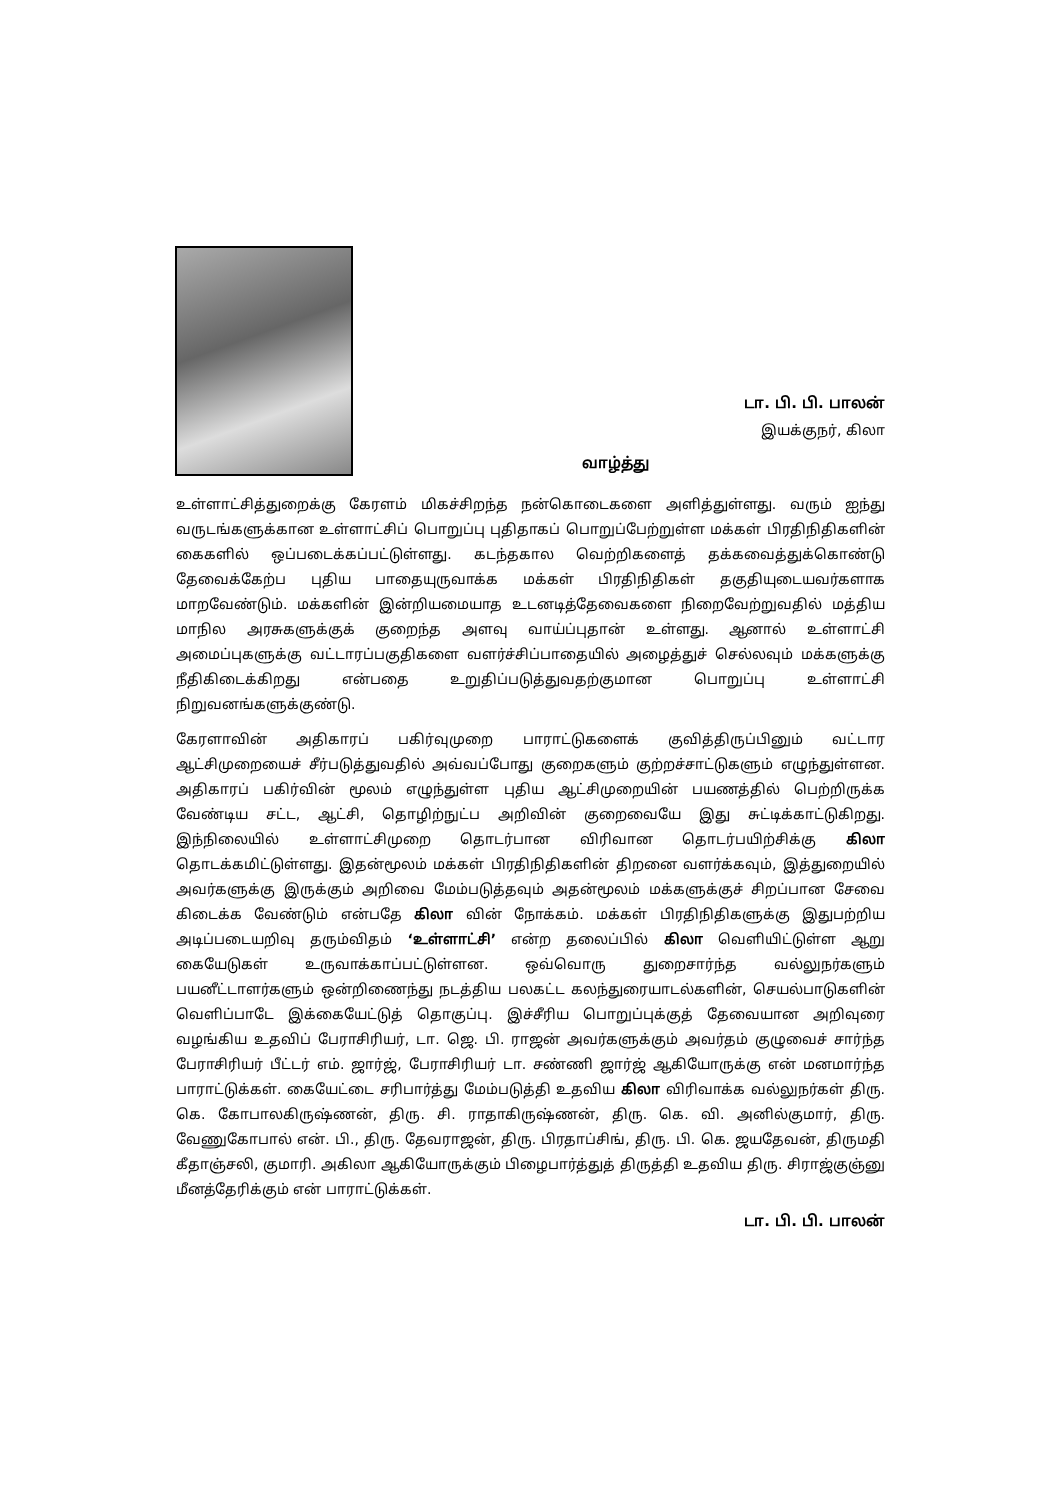டா. பி. பி. பாலன்
இயக்குநர், கிலா
வாழ்த்து
உள்ளாட்சித்துறைக்கு கேரளம் மிகச்சிறந்த நன்கொடைகளை அளித்துள்ளது. வரும் ஐந்து வருடங்களுக்கான உள்ளாட்சிப் பொறுப்பு புதிதாகப் பொறுப்பேற்றுள்ள மக்கள் பிரதிநிதிகளின் கைகளில் ஒப்படைக்கப்பட்டுள்ளது. கடந்தகால வெற்றிகளைத் தக்கவைத்துக்கொண்டு தேவைக்கேற்ப புதிய பாதையுருவாக்க மக்கள் பிரதிநிதிகள் தகுதியுடையவர்களாக மாறவேண்டும். மக்களின் இன்றியமையாத உடனடித்தேவைகளை நிறைவேற்றுவதில் மத்திய மாநில அரசுகளுக்குக் குறைந்த அளவு வாய்ப்புதான் உள்ளது. ஆனால் உள்ளாட்சி அமைப்புகளுக்கு வட்டாரப்பகுதிகளை வளர்ச்சிப்பாதையில் அழைத்துச் செல்லவும் மக்களுக்கு நீதிகிடைக்கிறது என்பதை உறுதிப்படுத்துவதற்குமான பொறுப்பு உள்ளாட்சி நிறுவனங்களுக்குண்டு.
கேரளாவின் அதிகாரப் பகிர்வுமுறை பாராட்டுகளைக் குவித்திருப்பினும் வட்டார ஆட்சிமுறையைச் சீர்படுத்துவதில் அவ்வப்போது குறைகளும் குற்றச்சாட்டுகளும் எழுந்துள்ளன. அதிகாரப் பகிர்வின் மூலம் எழுந்துள்ள புதிய ஆட்சிமுறையின் பயணத்தில் பெற்றிருக்க வேண்டிய சட்ட, ஆட்சி, தொழிற்நுட்ப அறிவின் குறைவையே இது சுட்டிக்காட்டுகிறது. இந்நிலையில் உள்ளாட்சிமுறை தொடர்பான விரிவான தொடர்பயிற்சிக்கு கிலா தொடக்கமிட்டுள்ளது. இதன்மூலம் மக்கள் பிரதிநிதிகளின் திறனை வளர்க்கவும், இத்துறையில் அவர்களுக்கு இருக்கும் அறிவை மேம்படுத்தவும் அதன்மூலம் மக்களுக்குச் சிறப்பான சேவை கிடைக்க வேண்டும் என்பதே கிலா வின் நோக்கம். மக்கள் பிரதிநிதிகளுக்கு இதுபற்றிய அடிப்படையறிவு தரும்விதம் ‘உள்ளாட்சி’ என்ற தலைப்பில் கிலா வெளியிட்டுள்ள ஆறு கையேடுகள் உருவாக்காப்பட்டுள்ளன. ஒவ்வொரு துறைசார்ந்த வல்லுநர்களும் பயனீட்டாளர்களும் ஒன்றிணைந்து நடத்திய பலகட்ட கலந்துரையாடல்களின், செயல்பாடுகளின் வெளிப்பாடே இக்கையேட்டுத் தொகுப்பு. இச்சீரிய பொறுப்புக்குத் தேவையான அறிவுரை வழங்கிய உதவிப் பேராசிரியர், டா. ஜெ. பி. ராஜன் அவர்களுக்கும் அவர்தம் குழுவைச் சார்ந்த பேராசிரியர் பீட்டர் எம். ஜார்ஜ், பேராசிரியர் டா. சண்ணி ஜார்ஜ் ஆகியோருக்கு என் மனமார்ந்த பாராட்டுக்கள். கையேட்டை சரிபார்த்து மேம்படுத்தி உதவிய கிலா விரிவாக்க வல்லுநர்கள் திரு. கெ. கோபாலகிருஷ்ணன், திரு. சி. ராதாகிருஷ்ணன், திரு. கெ. வி. அனில்குமார், திரு. வேணுகோபால் என். பி., திரு. தேவராஜன், திரு. பிரதாப்சிங், திரு. பி. கெ. ஜயதேவன், திருமதி கீதாஞ்சலி, குமாரி. அகிலா ஆகியோருக்கும் பிழைபார்த்துத் திருத்தி உதவிய திரு. சிராஜ்குஞ்னு மீனத்தேரிக்கும் என் பாராட்டுக்கள்.
டா. பி. பி. பாலன்